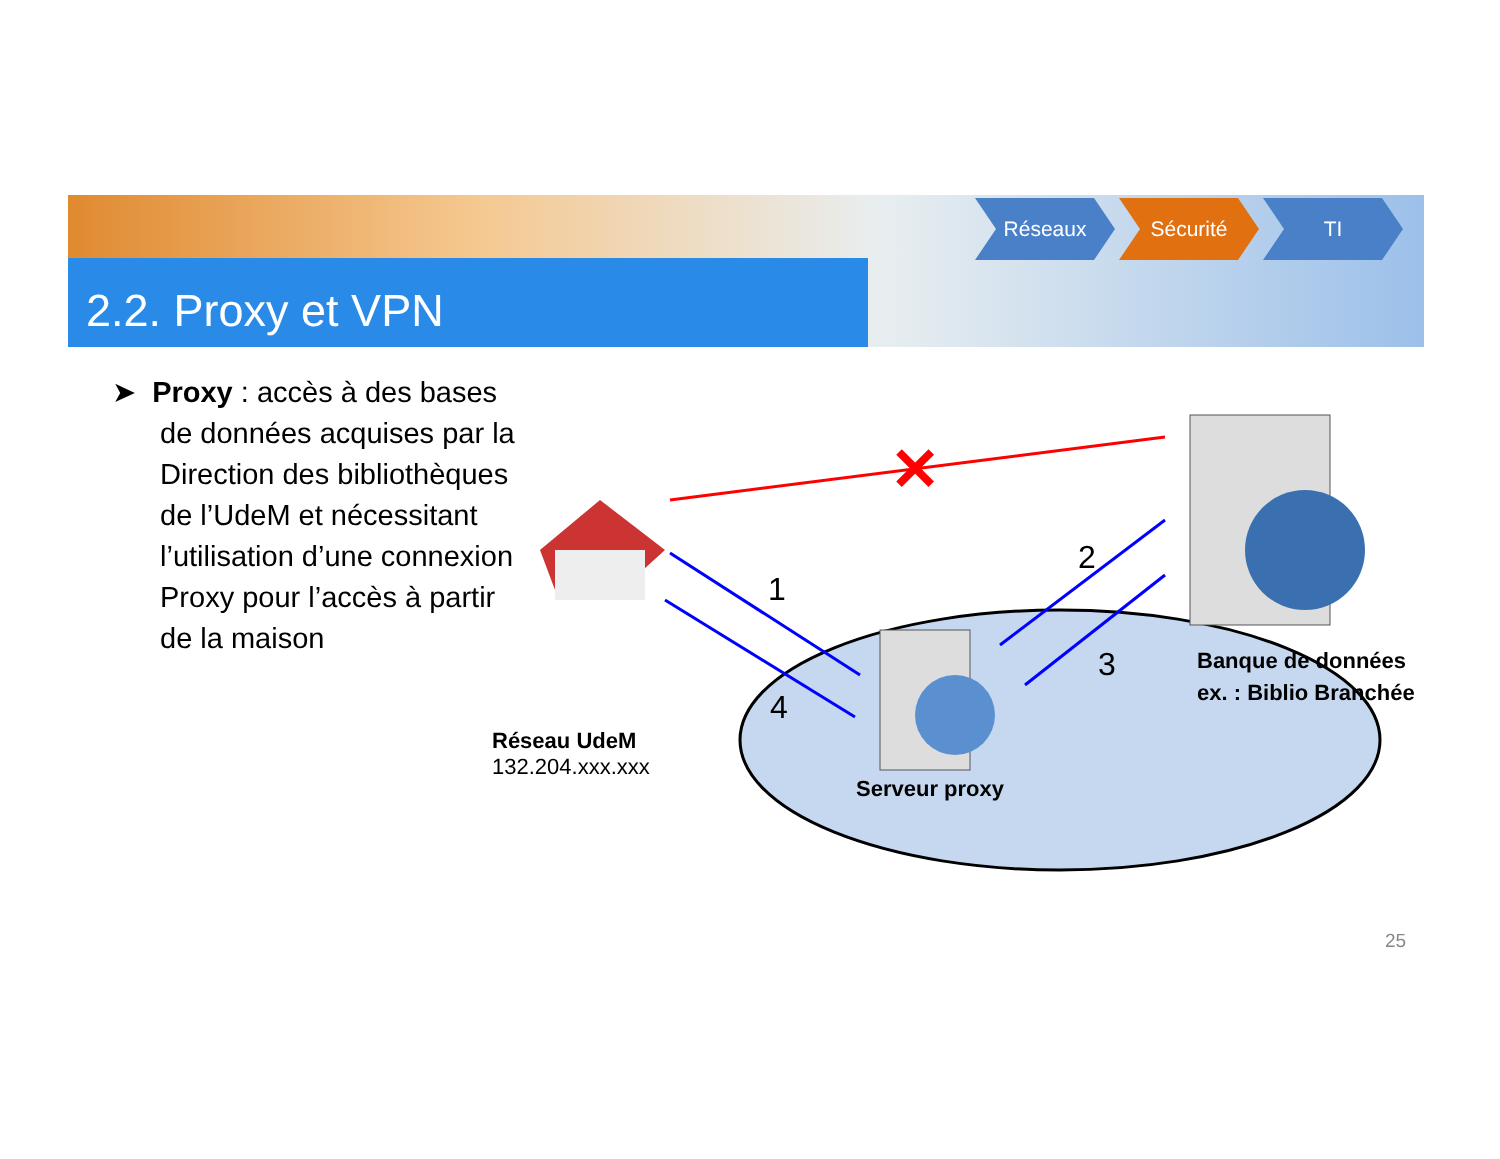2.2. Proxy et VPN
Réseaux Sécurité TI
➤ Proxy : accès à des bases de données acquises par la Direction des bibliothèques de l’UdeM et nécessitant l’utilisation d’une connexion Proxy pour l’accès à partir de la maison
✕
1
2
3
4
Réseau UdeM
132.204.xxx.xxx
Serveur proxy
Banque de données
ex. : Biblio Branchée
25